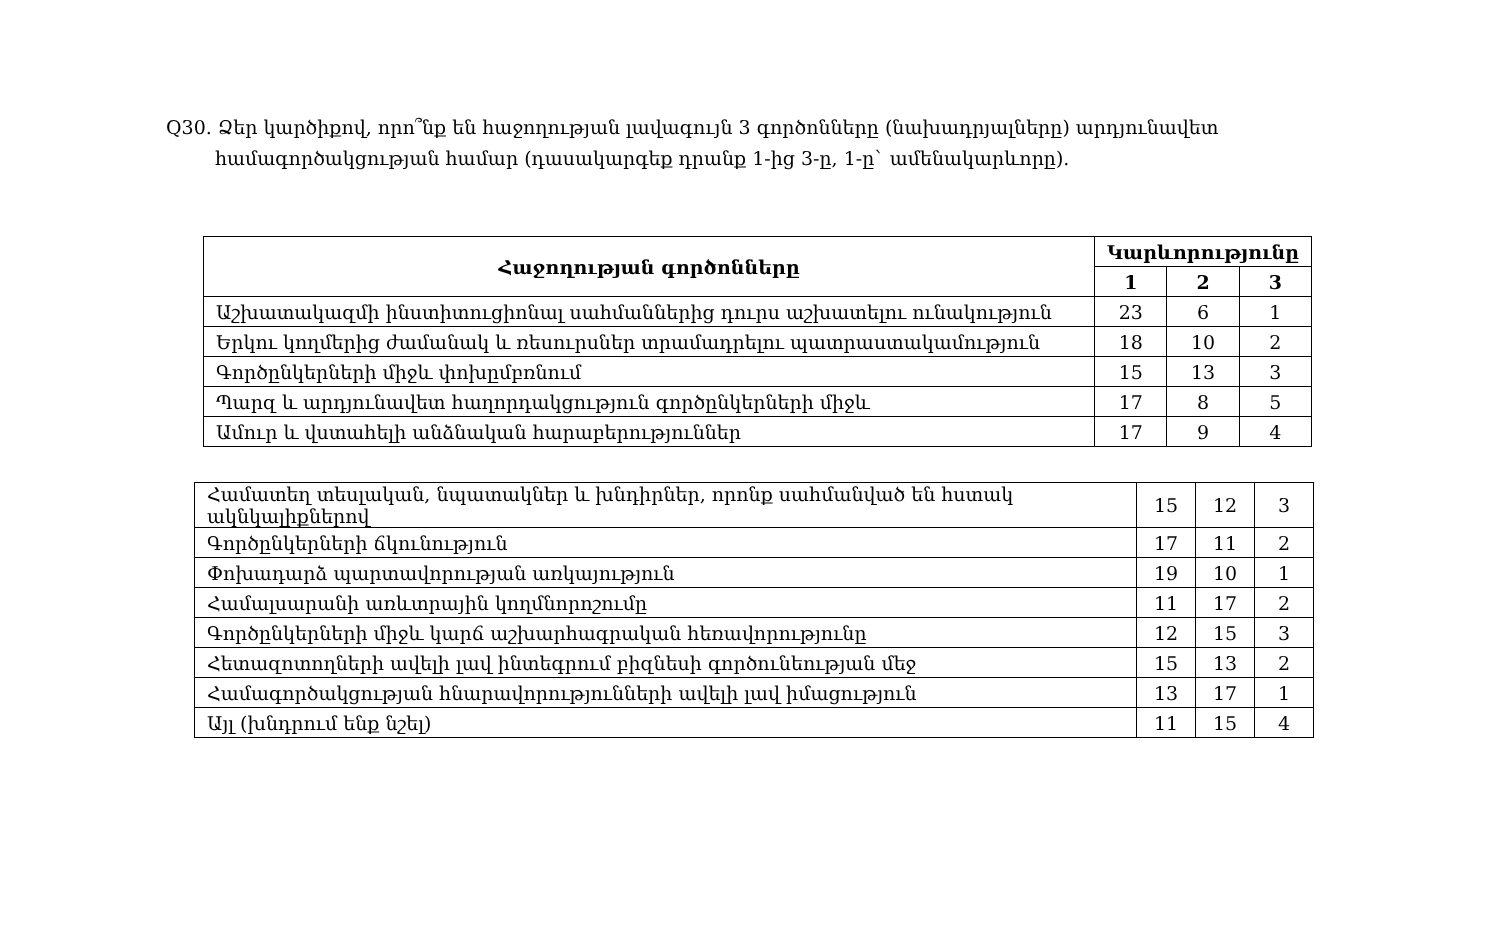Q30. Ձեր կարծիքով, որո՞նք են հաջողության լավագույն 3 գործոնները (նախադրյալները) արդյունավետ համագործակցության համար (դասակարգեք դրանք 1-ից 3-ը, 1-ը` ամենակարևորը).
| Հաջողության գործոնները | Կարևորությունը | | |
| --- | --- | --- | --- |
| | 1 | 2 | 3 |
| Աշխատակազմի ինստիտուցիոնալ սահմաններից դուրս աշխատելու ունակություն | 23 | 6 | 1 |
| Երկու կողմերից ժամանակ և ռեսուրսներ տրամադրելու պատրաստակամություն | 18 | 10 | 2 |
| Գործընկերների միջև փոխըմբռնում | 15 | 13 | 3 |
| Պարզ և արդյունավետ հաղորդակցություն գործընկերների միջև | 17 | 8 | 5 |
| Ամուր և վստահելի անձնական հարաբերություններ | 17 | 9 | 4 |
| Համատեղ տեսլական, նպատակներ և խնդիրներ, որոնք սահմանված են հստակ ակնկալիքներով | 15 | 12 | 3 |
| Գործընկերների ճկունություն | 17 | 11 | 2 |
| Փոխադարձ պարտավորության առկայություն | 19 | 10 | 1 |
| Համալսարանի առևտրային կողմնորոշումը | 11 | 17 | 2 |
| Գործընկերների միջև կարճ աշխարհագրական հեռավորությունը | 12 | 15 | 3 |
| Հետազոտողների ավելի լավ ինտեգրում բիզնեսի գործունեության մեջ | 15 | 13 | 2 |
| Համագործակցության հնարավորությունների ավելի լավ իմացություն | 13 | 17 | 1 |
| Այլ (խնդրում ենք նշել) | 11 | 15 | 4 |